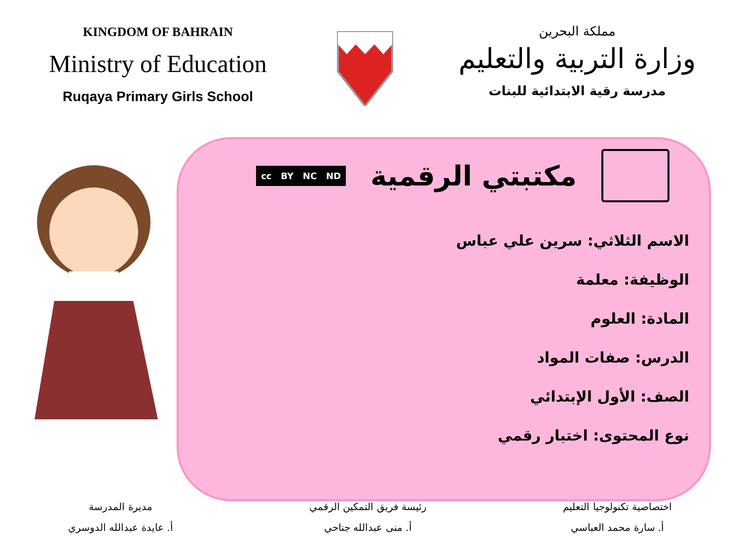KINGDOM OF BAHRAIN
Ministry of Education
Ruqaya Primary Girls School
مملكة البحرين
وزارة التربية والتعليم
مدرسة رقية الابتدائية للبنات
مكتبتي الرقمية
cc BY NC ND
الاسم الثلاثي: سرين علي عباس
الوظيفة: معلمة
المادة: العلوم
الدرس: صفات المواد
الصف: الأول الإبتدائي
نوع المحتوى: اختبار رقمي
اختصاصية تكنولوجيا التعليم
أ. سارة محمد العباسي
رئيسة فريق التمكين الرقمي
أ. منى عبدالله جناحي
مديرة المدرسة
أ. عايدة عبدالله الدوسري